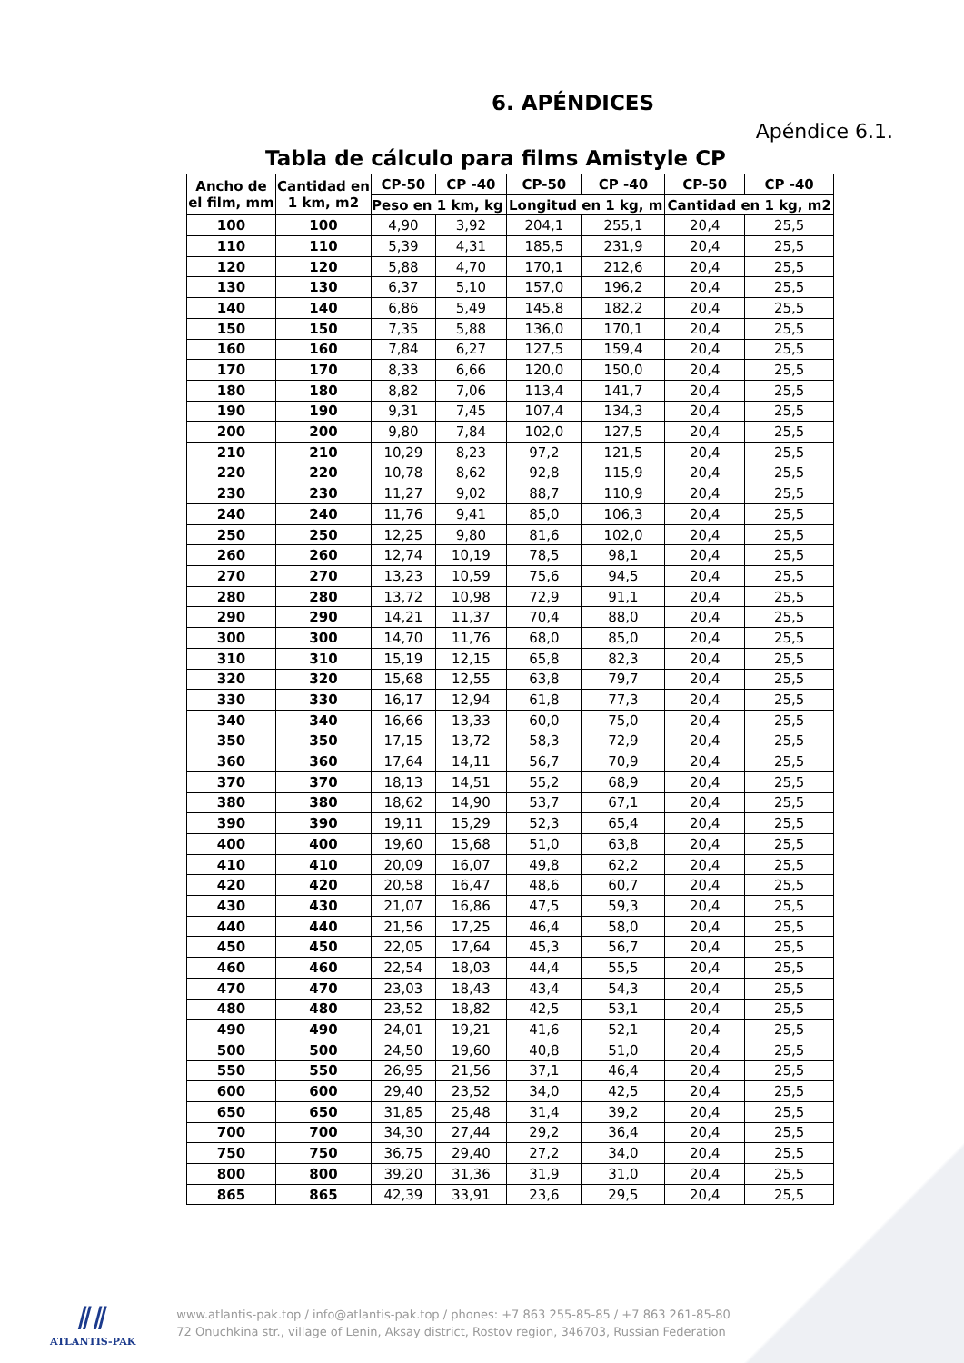6. APÉNDICES
Apéndice 6.1.
Tabla de cálculo para films Amistyle CP
| Ancho de el film, mm | Cantidad en 1 km, m2 | CP-50 | CP -40 | CP-50 | CP -40 | CP-50 | CP -40 |
| --- | --- | --- | --- | --- | --- | --- | --- |
| | | Peso en 1 km, kg | | Longitud en 1 kg, m | | Cantidad en 1 kg, m2 | |
| 100 | 100 | 4,90 | 3,92 | 204,1 | 255,1 | 20,4 | 25,5 |
| 110 | 110 | 5,39 | 4,31 | 185,5 | 231,9 | 20,4 | 25,5 |
| 120 | 120 | 5,88 | 4,70 | 170,1 | 212,6 | 20,4 | 25,5 |
| 130 | 130 | 6,37 | 5,10 | 157,0 | 196,2 | 20,4 | 25,5 |
| 140 | 140 | 6,86 | 5,49 | 145,8 | 182,2 | 20,4 | 25,5 |
| 150 | 150 | 7,35 | 5,88 | 136,0 | 170,1 | 20,4 | 25,5 |
| 160 | 160 | 7,84 | 6,27 | 127,5 | 159,4 | 20,4 | 25,5 |
| 170 | 170 | 8,33 | 6,66 | 120,0 | 150,0 | 20,4 | 25,5 |
| 180 | 180 | 8,82 | 7,06 | 113,4 | 141,7 | 20,4 | 25,5 |
| 190 | 190 | 9,31 | 7,45 | 107,4 | 134,3 | 20,4 | 25,5 |
| 200 | 200 | 9,80 | 7,84 | 102,0 | 127,5 | 20,4 | 25,5 |
| 210 | 210 | 10,29 | 8,23 | 97,2 | 121,5 | 20,4 | 25,5 |
| 220 | 220 | 10,78 | 8,62 | 92,8 | 115,9 | 20,4 | 25,5 |
| 230 | 230 | 11,27 | 9,02 | 88,7 | 110,9 | 20,4 | 25,5 |
| 240 | 240 | 11,76 | 9,41 | 85,0 | 106,3 | 20,4 | 25,5 |
| 250 | 250 | 12,25 | 9,80 | 81,6 | 102,0 | 20,4 | 25,5 |
| 260 | 260 | 12,74 | 10,19 | 78,5 | 98,1 | 20,4 | 25,5 |
| 270 | 270 | 13,23 | 10,59 | 75,6 | 94,5 | 20,4 | 25,5 |
| 280 | 280 | 13,72 | 10,98 | 72,9 | 91,1 | 20,4 | 25,5 |
| 290 | 290 | 14,21 | 11,37 | 70,4 | 88,0 | 20,4 | 25,5 |
| 300 | 300 | 14,70 | 11,76 | 68,0 | 85,0 | 20,4 | 25,5 |
| 310 | 310 | 15,19 | 12,15 | 65,8 | 82,3 | 20,4 | 25,5 |
| 320 | 320 | 15,68 | 12,55 | 63,8 | 79,7 | 20,4 | 25,5 |
| 330 | 330 | 16,17 | 12,94 | 61,8 | 77,3 | 20,4 | 25,5 |
| 340 | 340 | 16,66 | 13,33 | 60,0 | 75,0 | 20,4 | 25,5 |
| 350 | 350 | 17,15 | 13,72 | 58,3 | 72,9 | 20,4 | 25,5 |
| 360 | 360 | 17,64 | 14,11 | 56,7 | 70,9 | 20,4 | 25,5 |
| 370 | 370 | 18,13 | 14,51 | 55,2 | 68,9 | 20,4 | 25,5 |
| 380 | 380 | 18,62 | 14,90 | 53,7 | 67,1 | 20,4 | 25,5 |
| 390 | 390 | 19,11 | 15,29 | 52,3 | 65,4 | 20,4 | 25,5 |
| 400 | 400 | 19,60 | 15,68 | 51,0 | 63,8 | 20,4 | 25,5 |
| 410 | 410 | 20,09 | 16,07 | 49,8 | 62,2 | 20,4 | 25,5 |
| 420 | 420 | 20,58 | 16,47 | 48,6 | 60,7 | 20,4 | 25,5 |
| 430 | 430 | 21,07 | 16,86 | 47,5 | 59,3 | 20,4 | 25,5 |
| 440 | 440 | 21,56 | 17,25 | 46,4 | 58,0 | 20,4 | 25,5 |
| 450 | 450 | 22,05 | 17,64 | 45,3 | 56,7 | 20,4 | 25,5 |
| 460 | 460 | 22,54 | 18,03 | 44,4 | 55,5 | 20,4 | 25,5 |
| 470 | 470 | 23,03 | 18,43 | 43,4 | 54,3 | 20,4 | 25,5 |
| 480 | 480 | 23,52 | 18,82 | 42,5 | 53,1 | 20,4 | 25,5 |
| 490 | 490 | 24,01 | 19,21 | 41,6 | 52,1 | 20,4 | 25,5 |
| 500 | 500 | 24,50 | 19,60 | 40,8 | 51,0 | 20,4 | 25,5 |
| 550 | 550 | 26,95 | 21,56 | 37,1 | 46,4 | 20,4 | 25,5 |
| 600 | 600 | 29,40 | 23,52 | 34,0 | 42,5 | 20,4 | 25,5 |
| 650 | 650 | 31,85 | 25,48 | 31,4 | 39,2 | 20,4 | 25,5 |
| 700 | 700 | 34,30 | 27,44 | 29,2 | 36,4 | 20,4 | 25,5 |
| 750 | 750 | 36,75 | 29,40 | 27,2 | 34,0 | 20,4 | 25,5 |
| 800 | 800 | 39,20 | 31,36 | 31,9 | 31,0 | 20,4 | 25,5 |
| 865 | 865 | 42,39 | 33,91 | 23,6 | 29,5 | 20,4 | 25,5 |
⫽⫽
ATLANTIS-PAK
www.atlantis-pak.top / info@atlantis-pak.top / phones: +7 863 255-85-85 / +7 863 261-85-80
72 Onuchkina str., village of Lenin, Aksay district, Rostov region, 346703, Russian Federation